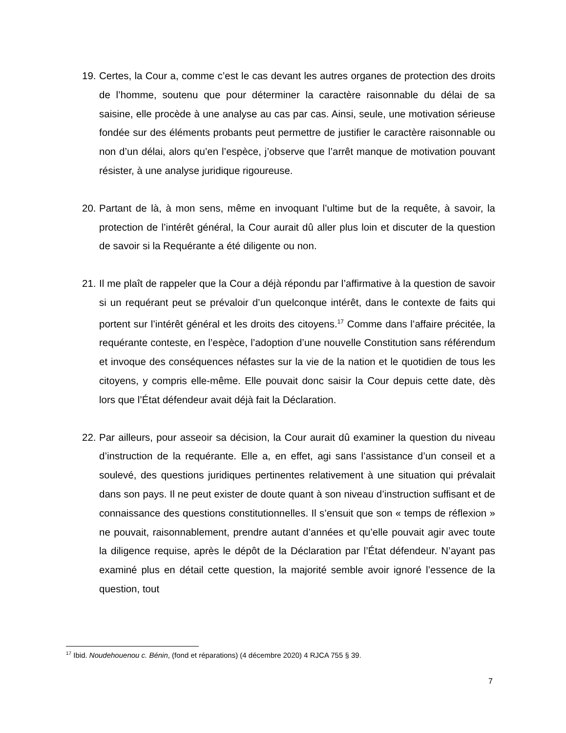19.
Certes, la Cour a, comme c’est le cas devant les autres organes de protection des droits de l’homme, soutenu que pour déterminer la caractère raisonnable du délai de sa saisine, elle procède à une analyse au cas par cas. Ainsi, seule, une motivation sérieuse fondée sur des éléments probants peut permettre de justifier le caractère raisonnable ou non d’un délai, alors qu’en l’espèce, j’observe que l’arrêt manque de motivation pouvant résister, à une analyse juridique rigoureuse.
20.
Partant de là, à mon sens, même en invoquant l’ultime but de la requête, à savoir, la protection de l’intérêt général, la Cour aurait dû aller plus loin et discuter de la question de savoir si la Requérante a été diligente ou non.
21.
Il me plaît de rappeler que la Cour a déjà répondu par l’affirmative à la question de savoir si un requérant peut se prévaloir d’un quelconque intérêt, dans le contexte de faits qui portent sur l’intérêt général et les droits des citoyens.<sup>17</sup> Comme dans l’affaire précitée, la requérante conteste, en l’espèce, l’adoption d’une nouvelle Constitution sans référendum et invoque des conséquences néfastes sur la vie de la nation et le quotidien de tous les citoyens, y compris elle-même. Elle pouvait donc saisir la Cour depuis cette date, dès lors que l’État défendeur avait déjà fait la Déclaration.
22.
Par ailleurs, pour asseoir sa décision, la Cour aurait dû examiner la question du niveau d’instruction de la requérante. Elle a, en effet, agi sans l’assistance d’un conseil et a soulevé, des questions juridiques pertinentes relativement à une situation qui prévalait dans son pays. Il ne peut exister de doute quant à son niveau d’instruction suffisant et de connaissance des questions constitutionnelles. Il s’ensuit que son « temps de réflexion » ne pouvait, raisonnablement, prendre autant d’années et qu’elle pouvait agir avec toute la diligence requise, après le dépôt de la Déclaration par l’État défendeur. N’ayant pas examiné plus en détail cette question, la majorité semble avoir ignoré l’essence de la question, tout
<sup>17</sup> Ibid. Noudehouenou c. Bénin, (fond et réparations) (4 décembre 2020) 4 RJCA 755 § 39.
7